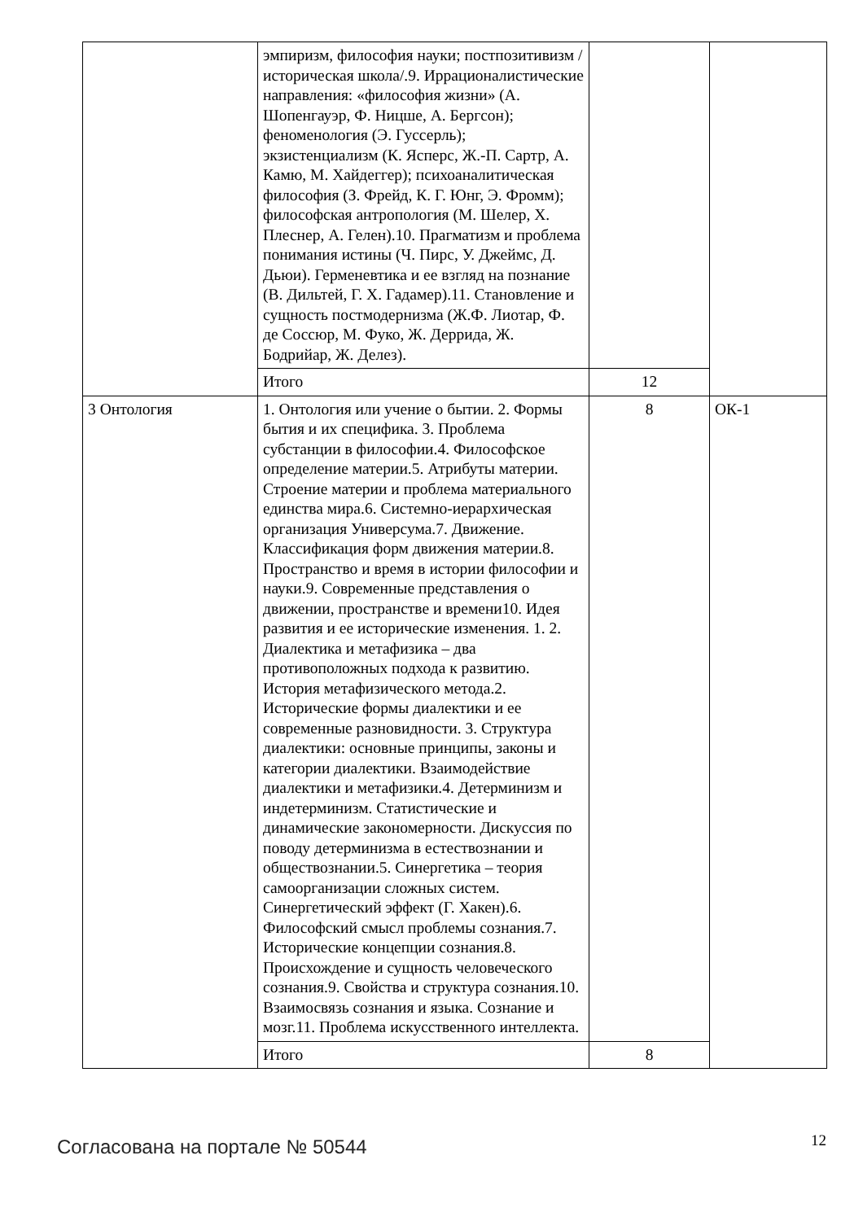| | эмпиризм, философия науки; постпозитивизм /историческая школа/.9. Иррационалистические направления: «философия жизни» (А. Шопенгауэр, Ф. Ницше, А. Бергсон); феноменология (Э. Гуссерль); экзистенциализм (К. Ясперс, Ж.-П. Сартр, А. Камю, М. Хайдеггер); психоаналитическая философия (З. Фрейд, К. Г. Юнг, Э. Фромм); философская антропология (М. Шелер, Х. Плеснер, А. Гелен).10. Прагматизм и проблема понимания истины (Ч. Пирс, У. Джеймс, Д. Дьюи). Герменевтика и ее взгляд на познание (В. Дильтей, Г. Х. Гадамер).11. Становление и сущность постмодернизма (Ж.Ф. Лиотар, Ф. де Соссюр, М. Фуко, Ж. Деррида, Ж. Бодрийар, Ж. Делез). | | |
| | Итого | 12 | |
| 3 Онтология | 1. Онтология или учение о бытии. 2. Формы бытия и их специфика. 3. Проблема субстанции в философии.4. Философское определение материи.5. Атрибуты материи. Строение материи и проблема материального единства мира.6. Системно-иерархическая организация Универсума.7. Движение. Классификация форм движения материи.8. Пространство и время в истории философии и науки.9. Современные представления о движении, пространстве и времени10. Идея развития и ее исторические изменения. 1. 2. Диалектика и метафизика – два противоположных подхода к развитию. История метафизического метода.2. Исторические формы диалектики и ее современные разновидности. 3. Структура диалектики: основные принципы, законы и категории диалектики. Взаимодействие диалектики и метафизики.4. Детерминизм и индетерминизм. Статистические и динамические закономерности. Дискуссия по поводу детерминизма в естествознании и обществознании.5. Синергетика – теория самоорганизации сложных систем. Синергетический эффект (Г. Хакен).6. Философский смысл проблемы сознания.7. Исторические концепции сознания.8. Происхождение и сущность человеческого сознания.9. Свойства и структура сознания.10. Взаимосвязь сознания и языка. Сознание и мозг.11. Проблема искусственного интеллекта. | 8 | ОК-1 |
| | Итого | 8 | |
Согласована на портале № 50544 12